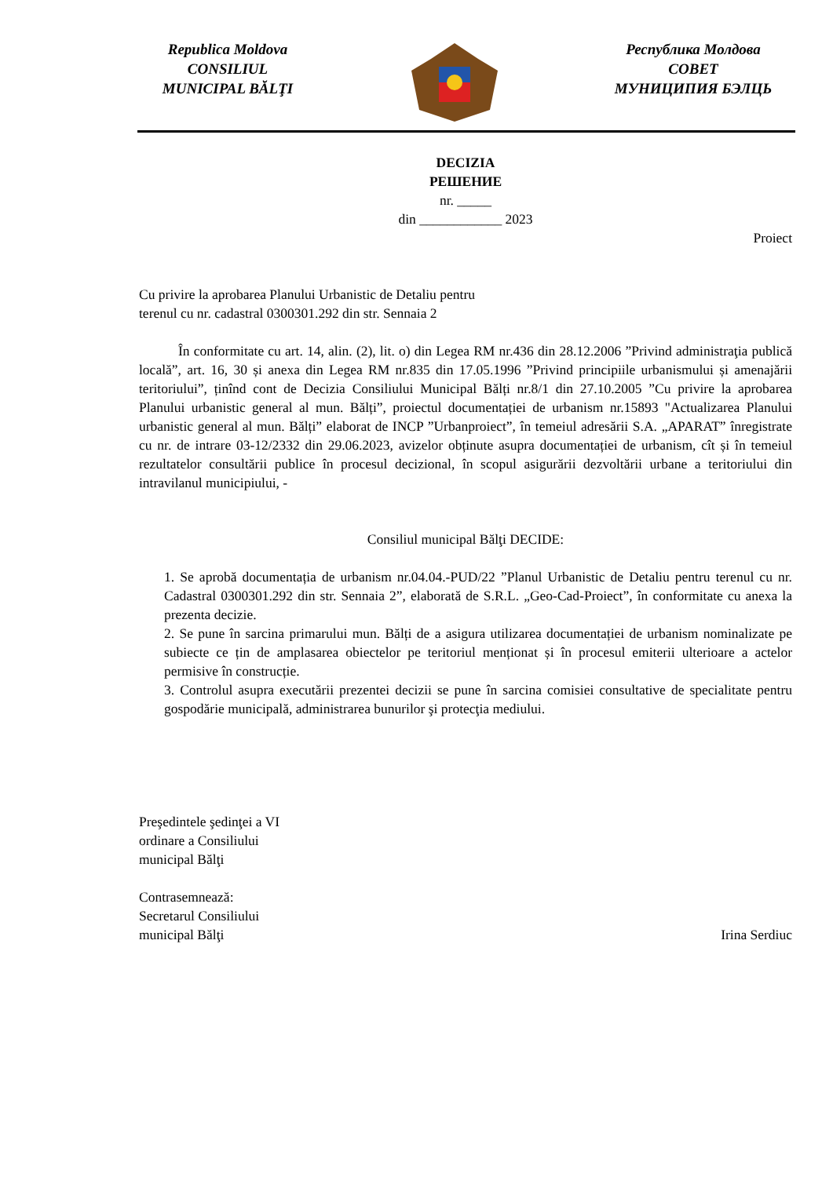Republica Moldova
CONSILIUL
MUNICIPAL BĂLŢI
Республика Молдова
СОВЕТ
МУНИЦИПИЯ БЭЛЦЬ
DECIZIA
РЕШЕНИЕ
nr. _____
din ____________ 2023
Proiect
Cu privire la aprobarea Planului Urbanistic de Detaliu pentru terenul cu nr. cadastral 0300301.292 din str. Sennaia 2
În conformitate cu art. 14, alin. (2), lit. o) din Legea RM nr.436 din 28.12.2006 ”Privind administraţia publică locală”, art. 16, 30 și anexa din Legea RM nr.835 din 17.05.1996 ”Privind principiile urbanismului și amenajării teritoriului”, ținînd cont de Decizia Consiliului Municipal Bălți nr.8/1 din 27.10.2005 ”Cu privire la aprobarea Planului urbanistic general al mun. Bălți”, proiectul documentației de urbanism nr.15893 "Actualizarea Planului urbanistic general al mun. Bălți” elaborat de INCP ”Urbanproiect”, în temeiul adresării S.A. „APARAT” înregistrate cu nr. de intrare 03-12/2332 din 29.06.2023, avizelor obținute asupra documentației de urbanism, cît și în temeiul rezultatelor consultării publice în procesul decizional, în scopul asigurării dezvoltării urbane a teritoriului din intravilanul municipiului, -
Consiliul municipal Bălţi DECIDE:
1. Se aprobă documentația de urbanism nr.04.04.-PUD/22 ”Planul Urbanistic de Detaliu pentru terenul cu nr. Cadastral 0300301.292 din str. Sennaia 2”, elaborată de S.R.L. „Geo-Cad-Proiect”, în conformitate cu anexa la prezenta decizie.
2. Se pune în sarcina primarului mun. Bălți de a asigura utilizarea documentației de urbanism nominalizate pe subiecte ce țin de amplasarea obiectelor pe teritoriul menționat și în procesul emiterii ulterioare a actelor permisive în construcție.
3. Controlul asupra executării prezentei decizii se pune în sarcina comisiei consultative de specialitate pentru gospodărie municipală, administrarea bunurilor şi protecţia mediului.
Preşedintele şedinţei a VI
ordinare a Consiliului
municipal Bălţi
Contrasemnează:
Secretarul Consiliului
municipal Bălţi
Irina Serdiuc